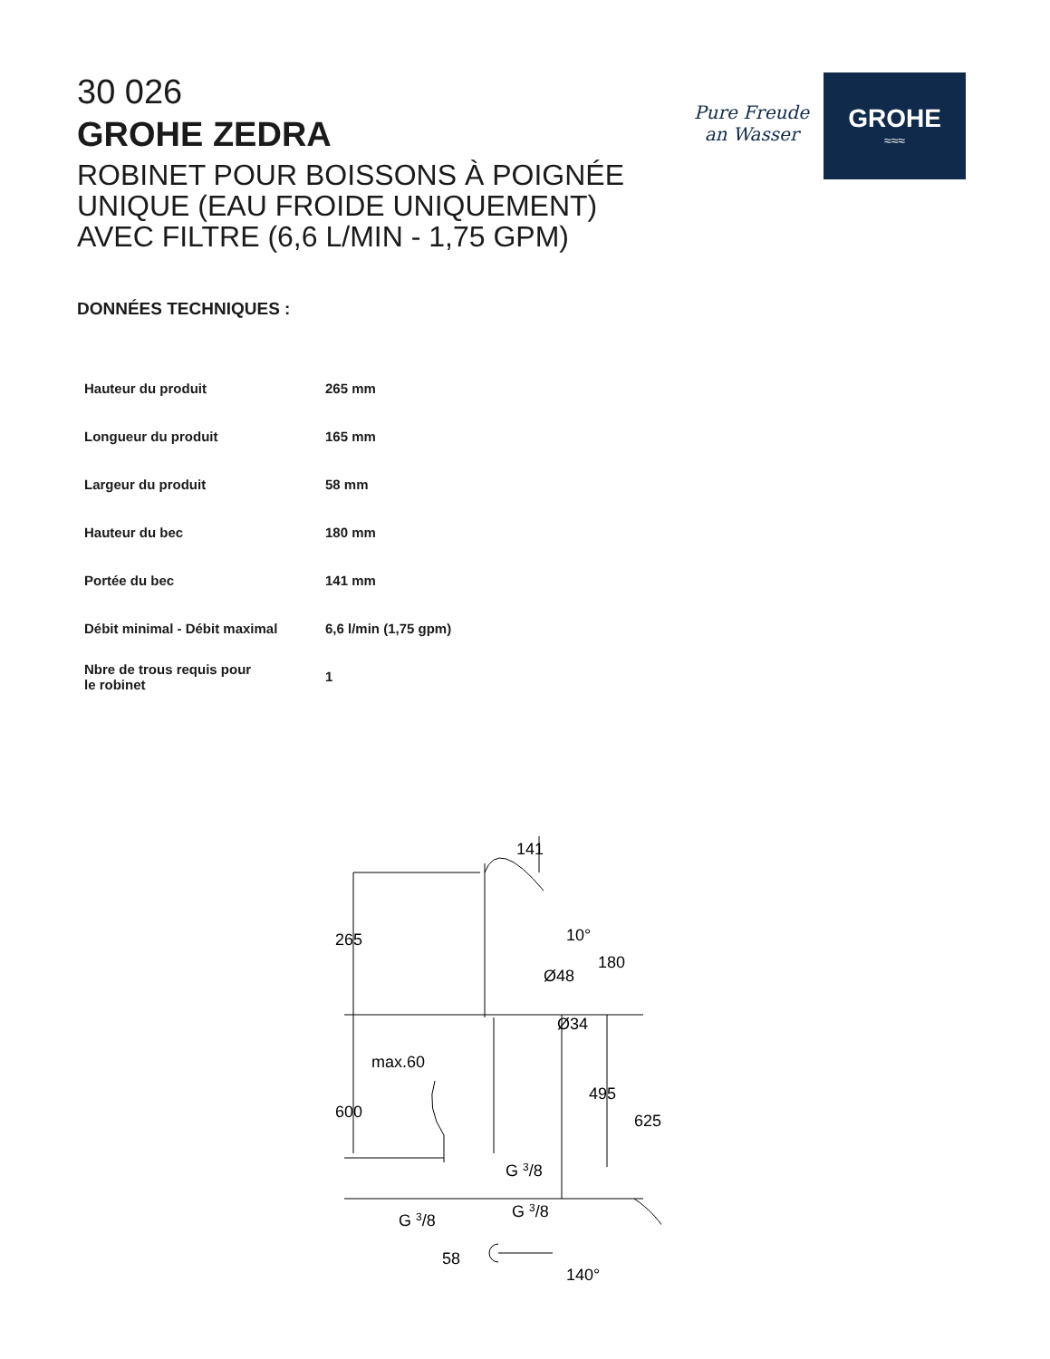30 026
GROHE ZEDRA
ROBINET POUR BOISSONS À POIGNÉE
UNIQUE (EAU FROIDE UNIQUEMENT)
AVEC FILTRE (6,6 L/MIN - 1,75 GPM)
Pure Freude
an Wasser
GROHE
≈≈≈
DONNÉES TECHNIQUES :
| Hauteur du produit | 265 mm |
| Longueur du produit | 165 mm |
| Largeur du produit | 58 mm |
| Hauteur du bec | 180 mm |
| Portée du bec | 141 mm |
| Débit minimal - Débit maximal | 6,6 l/min (1,75 gpm) |
| Nbre de trous requis pour le robinet | 1 |
141
265
10°
Ø48
180
Ø34
max.60
600
495
625
G 3/8
G 3/8
G 3/8
58
140°